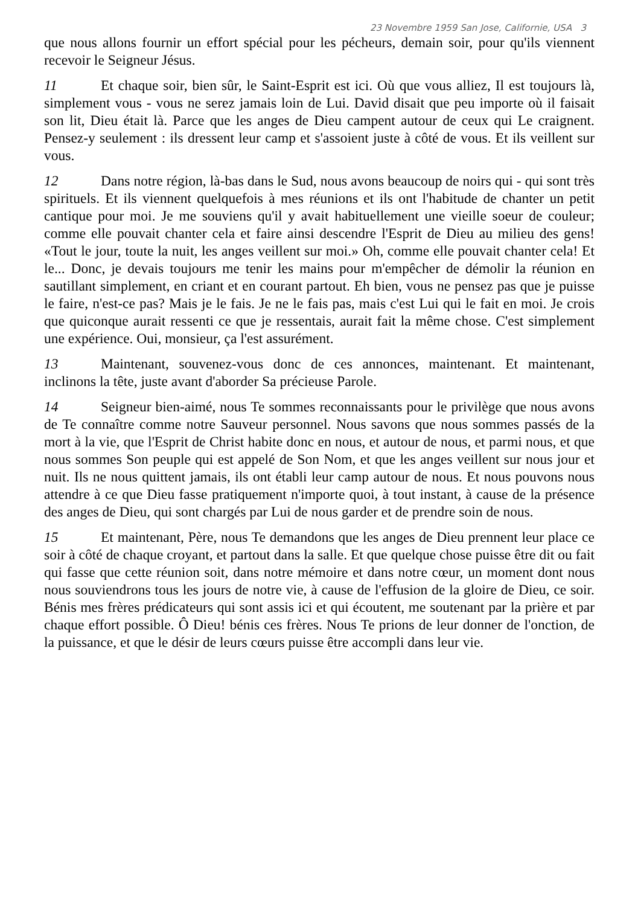23 Novembre 1959 San Jose, Californie, USA 3
que nous allons fournir un effort spécial pour les pécheurs, demain soir, pour qu'ils viennent recevoir le Seigneur Jésus.
11 Et chaque soir, bien sûr, le Saint-Esprit est ici. Où que vous alliez, Il est toujours là, simplement vous - vous ne serez jamais loin de Lui. David disait que peu importe où il faisait son lit, Dieu était là. Parce que les anges de Dieu campent autour de ceux qui Le craignent. Pensez-y seulement : ils dressent leur camp et s'assoient juste à côté de vous. Et ils veillent sur vous.
12 Dans notre région, là-bas dans le Sud, nous avons beaucoup de noirs qui - qui sont très spirituels. Et ils viennent quelquefois à mes réunions et ils ont l'habitude de chanter un petit cantique pour moi. Je me souviens qu'il y avait habituellement une vieille soeur de couleur; comme elle pouvait chanter cela et faire ainsi descendre l'Esprit de Dieu au milieu des gens! «Tout le jour, toute la nuit, les anges veillent sur moi.» Oh, comme elle pouvait chanter cela! Et le... Donc, je devais toujours me tenir les mains pour m'empêcher de démolir la réunion en sautillant simplement, en criant et en courant partout. Eh bien, vous ne pensez pas que je puisse le faire, n'est-ce pas? Mais je le fais. Je ne le fais pas, mais c'est Lui qui le fait en moi. Je crois que quiconque aurait ressenti ce que je ressentais, aurait fait la même chose. C'est simplement une expérience. Oui, monsieur, ça l'est assurément.
13 Maintenant, souvenez-vous donc de ces annonces, maintenant. Et maintenant, inclinons la tête, juste avant d'aborder Sa précieuse Parole.
14 Seigneur bien-aimé, nous Te sommes reconnaissants pour le privilège que nous avons de Te connaître comme notre Sauveur personnel. Nous savons que nous sommes passés de la mort à la vie, que l'Esprit de Christ habite donc en nous, et autour de nous, et parmi nous, et que nous sommes Son peuple qui est appelé de Son Nom, et que les anges veillent sur nous jour et nuit. Ils ne nous quittent jamais, ils ont établi leur camp autour de nous. Et nous pouvons nous attendre à ce que Dieu fasse pratiquement n'importe quoi, à tout instant, à cause de la présence des anges de Dieu, qui sont chargés par Lui de nous garder et de prendre soin de nous.
15 Et maintenant, Père, nous Te demandons que les anges de Dieu prennent leur place ce soir à côté de chaque croyant, et partout dans la salle. Et que quelque chose puisse être dit ou fait qui fasse que cette réunion soit, dans notre mémoire et dans notre cœur, un moment dont nous nous souviendrons tous les jours de notre vie, à cause de l'effusion de la gloire de Dieu, ce soir. Bénis mes frères prédicateurs qui sont assis ici et qui écoutent, me soutenant par la prière et par chaque effort possible. Ô Dieu! bénis ces frères. Nous Te prions de leur donner de l'onction, de la puissance, et que le désir de leurs cœurs puisse être accompli dans leur vie.